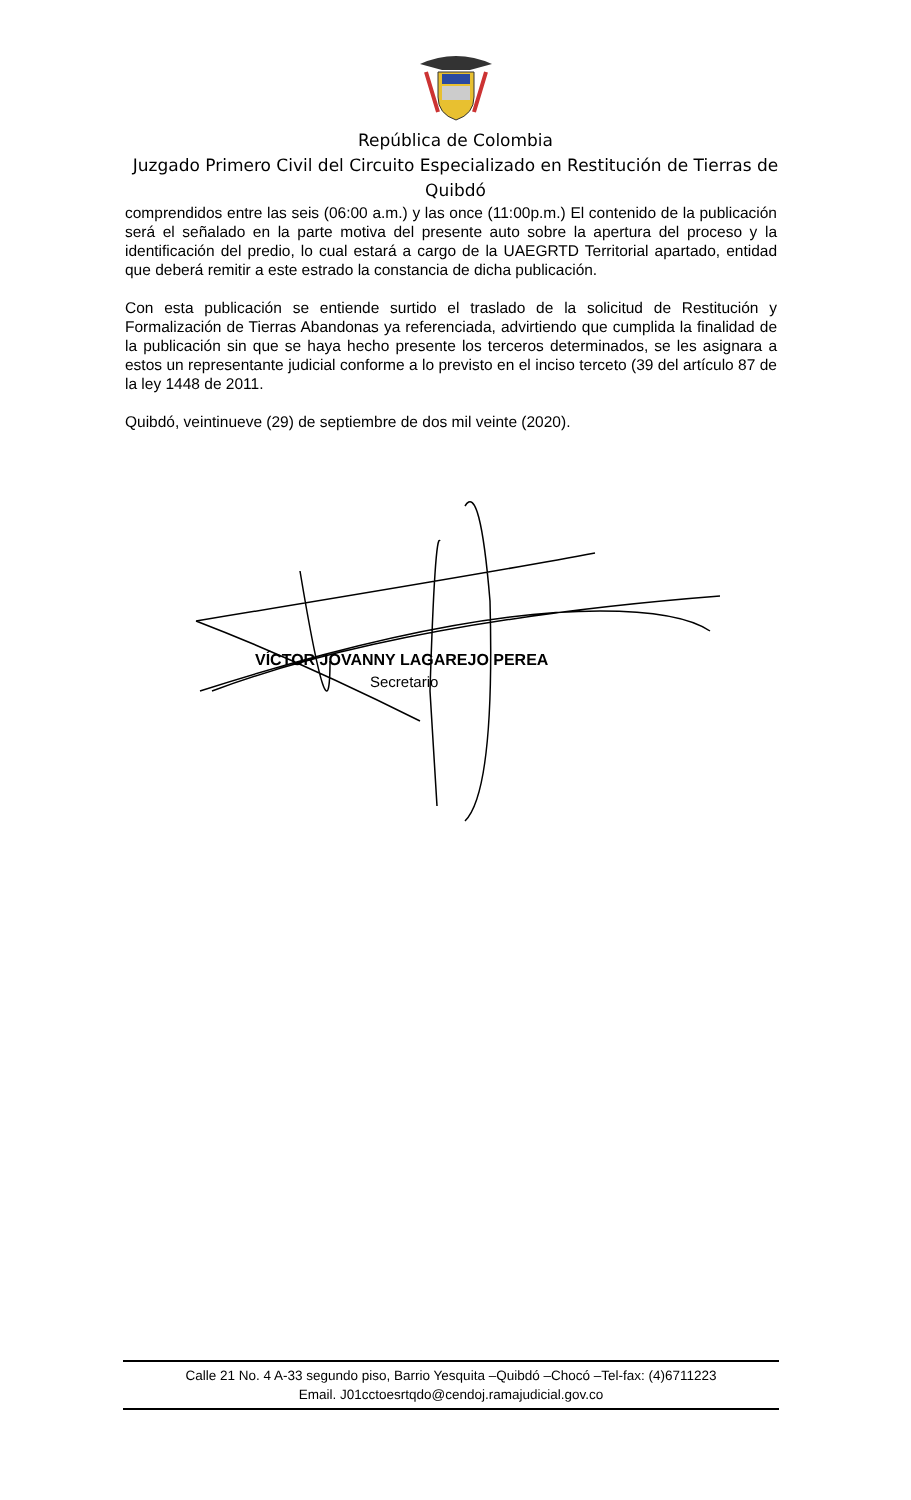República de Colombia
Juzgado Primero Civil del Circuito Especializado en Restitución de Tierras de Quibdó
comprendidos entre las seis (06:00 a.m.) y las once (11:00p.m.) El contenido de la publicación será el señalado en la parte motiva del presente auto sobre la apertura del proceso y la identificación del predio, lo cual estará a cargo de la UAEGRTD Territorial apartado, entidad que deberá remitir a este estrado la constancia de dicha publicación.
Con esta publicación se entiende surtido el traslado de la solicitud de Restitución y Formalización de Tierras Abandonas ya referenciada, advirtiendo que cumplida la finalidad de la publicación sin que se haya hecho presente los terceros determinados, se les asignara a estos un representante judicial conforme a lo previsto en el inciso terceto (39 del artículo 87 de la ley 1448 de 2011.
Quibdó, veintinueve (29) de septiembre de dos mil veinte (2020).
VÍCTOR JOVANNY LAGAREJO PEREA
Secretario
Calle 21 No. 4 A-33 segundo piso, Barrio Yesquita –Quibdó –Chocó –Tel-fax: (4)6711223
Email. J01cctoesrtqdo@cendoj.ramajudicial.gov.co